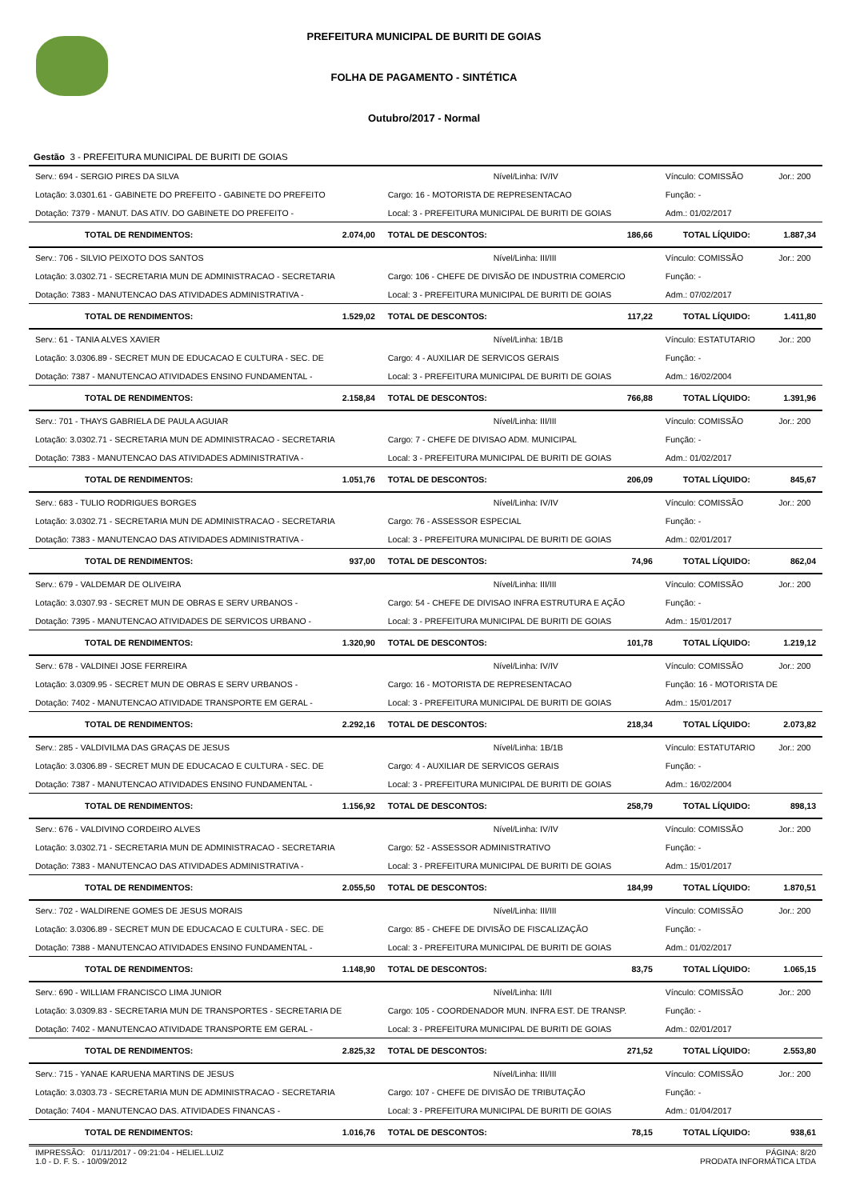PREFEITURA MUNICIPAL DE BURITI DE GOIAS
FOLHA DE PAGAMENTO - SINTÉTICA
Outubro/2017 - Normal
Gestão 3 - PREFEITURA MUNICIPAL DE BURITI DE GOIAS
| Serv.: 694 - SERGIO PIRES DA SILVA | | Nível/Linha: IV/IV | | Vínculo: COMISSÃO | Jor.: 200 |
| Lotação: 3.0301.61 - GABINETE DO PREFEITO - GABINETE DO PREFEITO | | Cargo: 16 - MOTORISTA DE REPRESENTACAO | | Função: - | |
| Dotação: 7379 - MANUT. DAS ATIV. DO GABINETE DO PREFEITO - | | Local: 3 - PREFEITURA MUNICIPAL DE BURITI DE GOIAS | | Adm.: 01/02/2017 | |
| TOTAL DE RENDIMENTOS: | 2.074,00 | TOTAL DE DESCONTOS: | 186,66 | TOTAL LÍQUIDO: | 1.887,34 |
| Serv.: 706 - SILVIO PEIXOTO DOS SANTOS | | Nível/Linha: III/III | | Vínculo: COMISSÃO | Jor.: 200 |
| Lotação: 3.0302.71 - SECRETARIA MUN DE ADMINISTRACAO - SECRETARIA | | Cargo: 106 - CHEFE DE DIVISÃO DE INDUSTRIA COMERCIO | | Função: - | |
| Dotação: 7383 - MANUTENCAO DAS ATIVIDADES ADMINISTRATIVA - | | Local: 3 - PREFEITURA MUNICIPAL DE BURITI DE GOIAS | | Adm.: 07/02/2017 | |
| TOTAL DE RENDIMENTOS: | 1.529,02 | TOTAL DE DESCONTOS: | 117,22 | TOTAL LÍQUIDO: | 1.411,80 |
| Serv.: 61 - TANIA ALVES XAVIER | | Nível/Linha: 1B/1B | | Vínculo: ESTATUTARIO | Jor.: 200 |
| Lotação: 3.0306.89 - SECRET MUN DE EDUCACAO E CULTURA - SEC. DE | | Cargo: 4 - AUXILIAR DE SERVICOS GERAIS | | Função: - | |
| Dotação: 7387 - MANUTENCAO ATIVIDADES ENSINO FUNDAMENTAL - | | Local: 3 - PREFEITURA MUNICIPAL DE BURITI DE GOIAS | | Adm.: 16/02/2004 | |
| TOTAL DE RENDIMENTOS: | 2.158,84 | TOTAL DE DESCONTOS: | 766,88 | TOTAL LÍQUIDO: | 1.391,96 |
| Serv.: 701 - THAYS GABRIELA DE PAULA AGUIAR | | Nível/Linha: III/III | | Vínculo: COMISSÃO | Jor.: 200 |
| Lotação: 3.0302.71 - SECRETARIA MUN DE ADMINISTRACAO - SECRETARIA | | Cargo: 7 - CHEFE DE DIVISAO ADM. MUNICIPAL | | Função: - | |
| Dotação: 7383 - MANUTENCAO DAS ATIVIDADES ADMINISTRATIVA - | | Local: 3 - PREFEITURA MUNICIPAL DE BURITI DE GOIAS | | Adm.: 01/02/2017 | |
| TOTAL DE RENDIMENTOS: | 1.051,76 | TOTAL DE DESCONTOS: | 206,09 | TOTAL LÍQUIDO: | 845,67 |
| Serv.: 683 - TULIO RODRIGUES BORGES | | Nível/Linha: IV/IV | | Vínculo: COMISSÃO | Jor.: 200 |
| Lotação: 3.0302.71 - SECRETARIA MUN DE ADMINISTRACAO - SECRETARIA | | Cargo: 76 - ASSESSOR ESPECIAL | | Função: - | |
| Dotação: 7383 - MANUTENCAO DAS ATIVIDADES ADMINISTRATIVA - | | Local: 3 - PREFEITURA MUNICIPAL DE BURITI DE GOIAS | | Adm.: 02/01/2017 | |
| TOTAL DE RENDIMENTOS: | 937,00 | TOTAL DE DESCONTOS: | 74,96 | TOTAL LÍQUIDO: | 862,04 |
| Serv.: 679 - VALDEMAR DE OLIVEIRA | | Nível/Linha: III/III | | Vínculo: COMISSÃO | Jor.: 200 |
| Lotação: 3.0307.93 - SECRET MUN DE OBRAS E SERV URBANOS - | | Cargo: 54 - CHEFE DE DIVISAO INFRA ESTRUTURA E AÇÃO | | Função: - | |
| Dotação: 7395 - MANUTENCAO ATIVIDADES DE SERVICOS URBANO - | | Local: 3 - PREFEITURA MUNICIPAL DE BURITI DE GOIAS | | Adm.: 15/01/2017 | |
| TOTAL DE RENDIMENTOS: | 1.320,90 | TOTAL DE DESCONTOS: | 101,78 | TOTAL LÍQUIDO: | 1.219,12 |
| Serv.: 678 - VALDINEI JOSE FERREIRA | | Nível/Linha: IV/IV | | Vínculo: COMISSÃO | Jor.: 200 |
| Lotação: 3.0309.95 - SECRET MUN DE OBRAS E SERV URBANOS - | | Cargo: 16 - MOTORISTA DE REPRESENTACAO | | Função: 16 - MOTORISTA DE | |
| Dotação: 7402 - MANUTENCAO ATIVIDADE TRANSPORTE EM GERAL - | | Local: 3 - PREFEITURA MUNICIPAL DE BURITI DE GOIAS | | Adm.: 15/01/2017 | |
| TOTAL DE RENDIMENTOS: | 2.292,16 | TOTAL DE DESCONTOS: | 218,34 | TOTAL LÍQUIDO: | 2.073,82 |
| Serv.: 285 - VALDIVILMA DAS GRAÇAS DE JESUS | | Nível/Linha: 1B/1B | | Vínculo: ESTATUTARIO | Jor.: 200 |
| Lotação: 3.0306.89 - SECRET MUN DE EDUCACAO E CULTURA - SEC. DE | | Cargo: 4 - AUXILIAR DE SERVICOS GERAIS | | Função: - | |
| Dotação: 7387 - MANUTENCAO ATIVIDADES ENSINO FUNDAMENTAL - | | Local: 3 - PREFEITURA MUNICIPAL DE BURITI DE GOIAS | | Adm.: 16/02/2004 | |
| TOTAL DE RENDIMENTOS: | 1.156,92 | TOTAL DE DESCONTOS: | 258,79 | TOTAL LÍQUIDO: | 898,13 |
| Serv.: 676 - VALDIVINO CORDEIRO ALVES | | Nível/Linha: IV/IV | | Vínculo: COMISSÃO | Jor.: 200 |
| Lotação: 3.0302.71 - SECRETARIA MUN DE ADMINISTRACAO - SECRETARIA | | Cargo: 52 - ASSESSOR ADMINISTRATIVO | | Função: - | |
| Dotação: 7383 - MANUTENCAO DAS ATIVIDADES ADMINISTRATIVA - | | Local: 3 - PREFEITURA MUNICIPAL DE BURITI DE GOIAS | | Adm.: 15/01/2017 | |
| TOTAL DE RENDIMENTOS: | 2.055,50 | TOTAL DE DESCONTOS: | 184,99 | TOTAL LÍQUIDO: | 1.870,51 |
| Serv.: 702 - WALDIRENE GOMES DE JESUS MORAIS | | Nível/Linha: III/III | | Vínculo: COMISSÃO | Jor.: 200 |
| Lotação: 3.0306.89 - SECRET MUN DE EDUCACAO E CULTURA - SEC. DE | | Cargo: 85 - CHEFE DE DIVISÃO DE FISCALIZAÇÃO | | Função: - | |
| Dotação: 7388 - MANUTENCAO ATIVIDADES ENSINO FUNDAMENTAL - | | Local: 3 - PREFEITURA MUNICIPAL DE BURITI DE GOIAS | | Adm.: 01/02/2017 | |
| TOTAL DE RENDIMENTOS: | 1.148,90 | TOTAL DE DESCONTOS: | 83,75 | TOTAL LÍQUIDO: | 1.065,15 |
| Serv.: 690 - WILLIAM FRANCISCO LIMA JUNIOR | | Nível/Linha: II/II | | Vínculo: COMISSÃO | Jor.: 200 |
| Lotação: 3.0309.83 - SECRETARIA MUN DE TRANSPORTES - SECRETARIA DE | | Cargo: 105 - COORDENADOR MUN. INFRA EST. DE TRANSP. | | Função: - | |
| Dotação: 7402 - MANUTENCAO ATIVIDADE TRANSPORTE EM GERAL - | | Local: 3 - PREFEITURA MUNICIPAL DE BURITI DE GOIAS | | Adm.: 02/01/2017 | |
| TOTAL DE RENDIMENTOS: | 2.825,32 | TOTAL DE DESCONTOS: | 271,52 | TOTAL LÍQUIDO: | 2.553,80 |
| Serv.: 715 - YANAE KARUENA MARTINS DE JESUS | | Nível/Linha: III/III | | Vínculo: COMISSÃO | Jor.: 200 |
| Lotação: 3.0303.73 - SECRETARIA MUN DE ADMINISTRACAO - SECRETARIA | | Cargo: 107 - CHEFE DE DIVISÃO DE TRIBUTAÇÃO | | Função: - | |
| Dotação: 7404 - MANUTENCAO DAS. ATIVIDADES FINANCAS - | | Local: 3 - PREFEITURA MUNICIPAL DE BURITI DE GOIAS | | Adm.: 01/04/2017 | |
| TOTAL DE RENDIMENTOS: | 1.016,76 | TOTAL DE DESCONTOS: | 78,15 | TOTAL LÍQUIDO: | 938,61 |
IMPRESSÃO: 01/11/2017 - 09:21:04 - HELIEL.LUIZ
1.0 - D. F. S. - 10/09/2012
PÁGINA: 8/20
PRODATA INFORMÁTICA LTDA